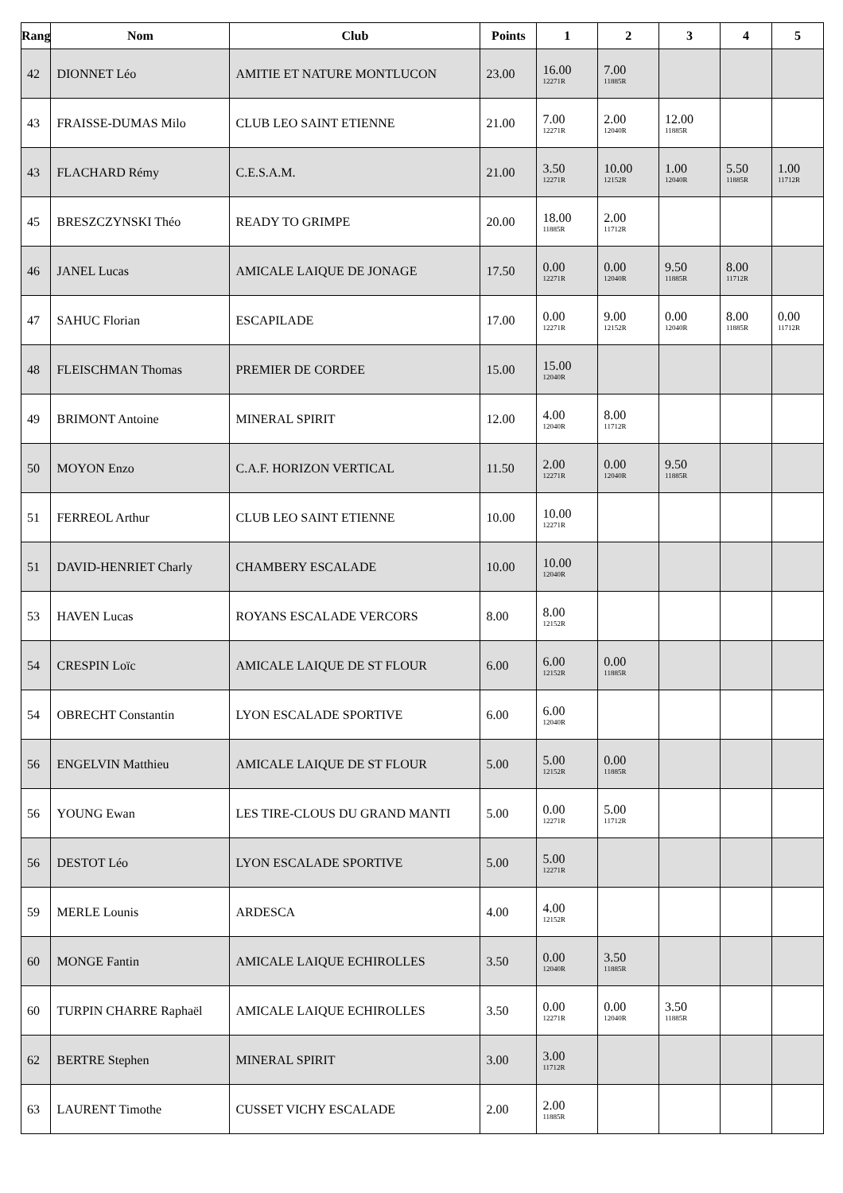| Rang | Nom | Club | Points | 1 | 2 | 3 | 4 | 5 |
| --- | --- | --- | --- | --- | --- | --- | --- | --- |
| 42 | DIONNET Léo | AMITIE ET NATURE MONTLUCON | 23.00 | 16.00 12271R | 7.00 11885R | | | |
| 43 | FRAISSE-DUMAS Milo | CLUB LEO SAINT ETIENNE | 21.00 | 7.00 12271R | 2.00 12040R | 12.00 11885R | | |
| 43 | FLACHARD Rémy | C.E.S.A.M. | 21.00 | 3.50 12271R | 10.00 12152R | 1.00 12040R | 5.50 11885R | 1.00 11712R |
| 45 | BRESZCZYNSKI Théo | READY TO GRIMPE | 20.00 | 18.00 11885R | 2.00 11712R | | | |
| 46 | JANEL Lucas | AMICALE LAIQUE DE JONAGE | 17.50 | 0.00 12271R | 0.00 12040R | 9.50 11885R | 8.00 11712R | |
| 47 | SAHUC Florian | ESCAPILADE | 17.00 | 0.00 12271R | 9.00 12152R | 0.00 12040R | 8.00 11885R | 0.00 11712R |
| 48 | FLEISCHMAN Thomas | PREMIER DE CORDEE | 15.00 | 15.00 12040R | | | | |
| 49 | BRIMONT Antoine | MINERAL SPIRIT | 12.00 | 4.00 12040R | 8.00 11712R | | | |
| 50 | MOYON Enzo | C.A.F. HORIZON VERTICAL | 11.50 | 2.00 12271R | 0.00 12040R | 9.50 11885R | | |
| 51 | FERREOL Arthur | CLUB LEO SAINT ETIENNE | 10.00 | 10.00 12271R | | | | |
| 51 | DAVID-HENRIET Charly | CHAMBERY ESCALADE | 10.00 | 10.00 12040R | | | | |
| 53 | HAVEN Lucas | ROYANS ESCALADE VERCORS | 8.00 | 8.00 12152R | | | | |
| 54 | CRESPIN Loïc | AMICALE LAIQUE DE ST FLOUR | 6.00 | 6.00 12152R | 0.00 11885R | | | |
| 54 | OBRECHT Constantin | LYON ESCALADE SPORTIVE | 6.00 | 6.00 12040R | | | | |
| 56 | ENGELVIN Matthieu | AMICALE LAIQUE DE ST FLOUR | 5.00 | 5.00 12152R | 0.00 11885R | | | |
| 56 | YOUNG Ewan | LES TIRE-CLOUS DU GRAND MANTI | 5.00 | 0.00 12271R | 5.00 11712R | | | |
| 56 | DESTOT Léo | LYON ESCALADE SPORTIVE | 5.00 | 5.00 12271R | | | | |
| 59 | MERLE Lounis | ARDESCA | 4.00 | 4.00 12152R | | | | |
| 60 | MONGE Fantin | AMICALE LAIQUE ECHIROLLES | 3.50 | 0.00 12040R | 3.50 11885R | | | |
| 60 | TURPIN CHARRE Raphaël | AMICALE LAIQUE ECHIROLLES | 3.50 | 0.00 12271R | 0.00 12040R | 3.50 11885R | | |
| 62 | BERTRE Stephen | MINERAL SPIRIT | 3.00 | 3.00 11712R | | | | |
| 63 | LAURENT Timothe | CUSSET VICHY ESCALADE | 2.00 | 2.00 11885R | | | | |